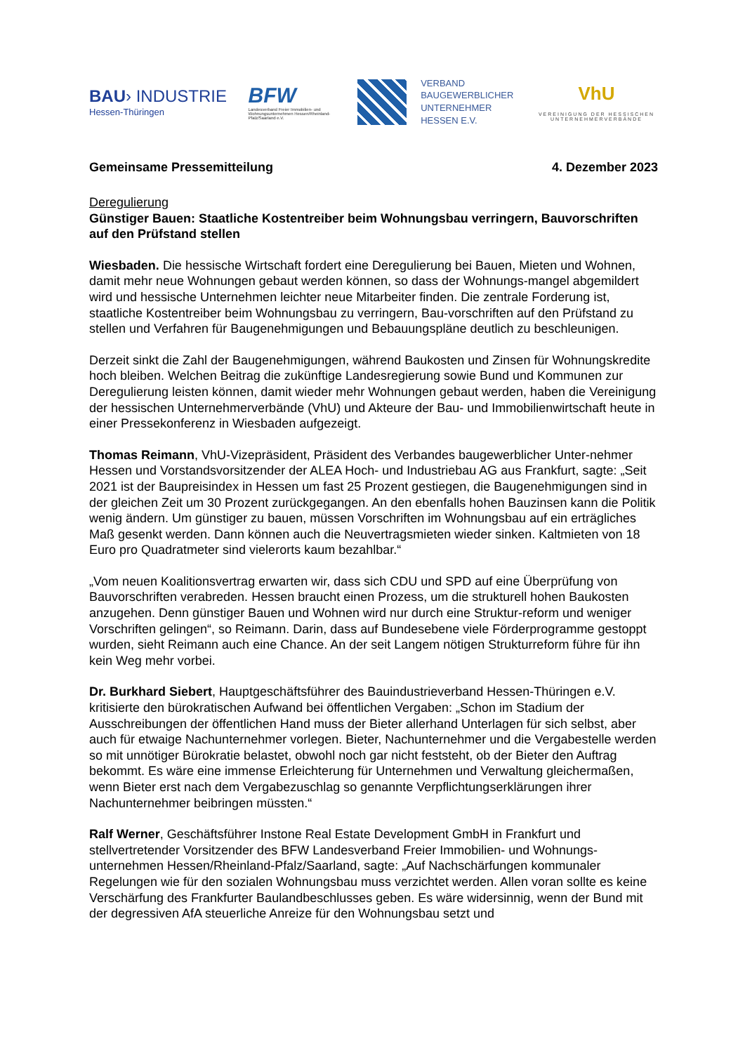BAU› INDUSTRIE
Hessen-Thüringen
BFW
Landesverband Freier Immobilien- und Wohnungsunternehmen Hessen/Rheinland-Pfalz/Saarland e.V.
VERBAND
BAUGEWERBLICHER
UNTERNEHMER
HESSEN E.V.
VhU
VEREINIGUNG DER HESSISCHEN UNTERNEHMERVERBÄNDE
Gemeinsame Pressemitteilung 4. Dezember 2023
Deregulierung
Günstiger Bauen: Staatliche Kostentreiber beim Wohnungsbau verringern, Bauvorschriften auf den Prüfstand stellen
Wiesbaden. Die hessische Wirtschaft fordert eine Deregulierung bei Bauen, Mieten und Wohnen, damit mehr neue Wohnungen gebaut werden können, so dass der Wohnungs-mangel abgemildert wird und hessische Unternehmen leichter neue Mitarbeiter finden. Die zentrale Forderung ist, staatliche Kostentreiber beim Wohnungsbau zu verringern, Bau-vorschriften auf den Prüfstand zu stellen und Verfahren für Baugenehmigungen und Bebauungspläne deutlich zu beschleunigen.
Derzeit sinkt die Zahl der Baugenehmigungen, während Baukosten und Zinsen für Wohnungskredite hoch bleiben. Welchen Beitrag die zukünftige Landesregierung sowie Bund und Kommunen zur Deregulierung leisten können, damit wieder mehr Wohnungen gebaut werden, haben die Vereinigung der hessischen Unternehmerverbände (VhU) und Akteure der Bau- und Immobilienwirtschaft heute in einer Pressekonferenz in Wiesbaden aufgezeigt.
Thomas Reimann, VhU-Vizepräsident, Präsident des Verbandes baugewerblicher Unter-nehmer Hessen und Vorstandsvorsitzender der ALEA Hoch- und Industriebau AG aus Frankfurt, sagte: „Seit 2021 ist der Baupreisindex in Hessen um fast 25 Prozent gestiegen, die Baugenehmigungen sind in der gleichen Zeit um 30 Prozent zurückgegangen. An den ebenfalls hohen Bauzinsen kann die Politik wenig ändern. Um günstiger zu bauen, müssen Vorschriften im Wohnungsbau auf ein erträgliches Maß gesenkt werden. Dann können auch die Neuvertragsmieten wieder sinken. Kaltmieten von 18 Euro pro Quadratmeter sind vielerorts kaum bezahlbar.“
„Vom neuen Koalitionsvertrag erwarten wir, dass sich CDU und SPD auf eine Überprüfung von Bauvorschriften verabreden. Hessen braucht einen Prozess, um die strukturell hohen Baukosten anzugehen. Denn günstiger Bauen und Wohnen wird nur durch eine Struktur-reform und weniger Vorschriften gelingen“, so Reimann. Darin, dass auf Bundesebene viele Förderprogramme gestoppt wurden, sieht Reimann auch eine Chance. An der seit Langem nötigen Strukturreform führe für ihn kein Weg mehr vorbei.
Dr. Burkhard Siebert, Hauptgeschäftsführer des Bauindustrieverband Hessen-Thüringen e.V. kritisierte den bürokratischen Aufwand bei öffentlichen Vergaben: „Schon im Stadium der Ausschreibungen der öffentlichen Hand muss der Bieter allerhand Unterlagen für sich selbst, aber auch für etwaige Nachunternehmer vorlegen. Bieter, Nachunternehmer und die Vergabestelle werden so mit unnötiger Bürokratie belastet, obwohl noch gar nicht feststeht, ob der Bieter den Auftrag bekommt. Es wäre eine immense Erleichterung für Unternehmen und Verwaltung gleichermaßen, wenn Bieter erst nach dem Vergabezuschlag so genannte Verpflichtungserklärungen ihrer Nachunternehmer beibringen müssten.“
Ralf Werner, Geschäftsführer Instone Real Estate Development GmbH in Frankfurt und stellvertretender Vorsitzender des BFW Landesverband Freier Immobilien- und Wohnungs-unternehmen Hessen/Rheinland-Pfalz/Saarland, sagte: „Auf Nachschärfungen kommunaler Regelungen wie für den sozialen Wohnungsbau muss verzichtet werden. Allen voran sollte es keine Verschärfung des Frankfurter Baulandbeschlusses geben. Es wäre widersinnig, wenn der Bund mit der degressiven AfA steuerliche Anreize für den Wohnungsbau setzt und